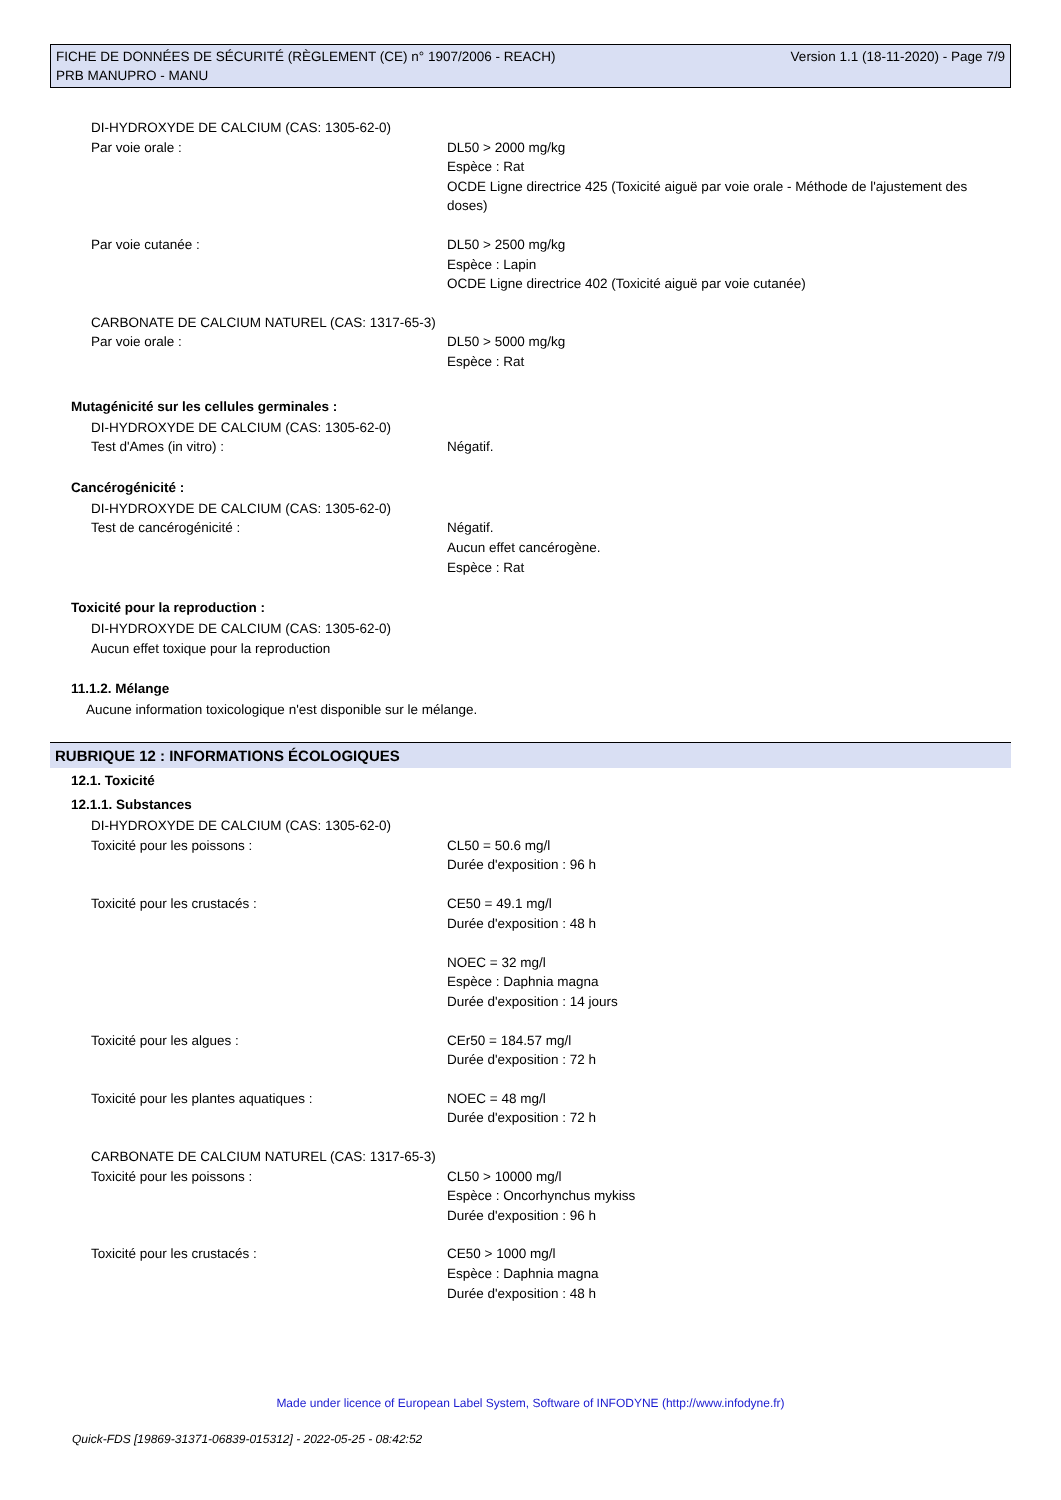FICHE DE DONNÉES DE SÉCURITÉ (RÈGLEMENT (CE) n° 1907/2006 - REACH)
PRB MANUPRO - MANU
Version 1.1 (18-11-2020) - Page 7/9
DI-HYDROXYDE DE CALCIUM (CAS: 1305-62-0)
Par voie orale : DL50 > 2000 mg/kg
Espèce : Rat
OCDE Ligne directrice 425 (Toxicité aiguë par voie orale - Méthode de l'ajustement des doses)
Par voie cutanée : DL50 > 2500 mg/kg
Espèce : Lapin
OCDE Ligne directrice 402 (Toxicité aiguë par voie cutanée)
CARBONATE DE CALCIUM NATUREL (CAS: 1317-65-3)
Par voie orale : DL50 > 5000 mg/kg
Espèce : Rat
Mutagénicité sur les cellules germinales :
DI-HYDROXYDE DE CALCIUM (CAS: 1305-62-0)
Test d'Ames (in vitro) : Négatif.
Cancérogénicité :
DI-HYDROXYDE DE CALCIUM (CAS: 1305-62-0)
Test de cancérogénicité : Négatif.
Aucun effet cancérogène.
Espèce : Rat
Toxicité pour la reproduction :
DI-HYDROXYDE DE CALCIUM (CAS: 1305-62-0)
Aucun effet toxique pour la reproduction
11.1.2. Mélange
Aucune information toxicologique n'est disponible sur le mélange.
RUBRIQUE 12 : INFORMATIONS ÉCOLOGIQUES
12.1. Toxicité
12.1.1. Substances
DI-HYDROXYDE DE CALCIUM (CAS: 1305-62-0)
Toxicité pour les poissons : CL50 = 50.6 mg/l
Durée d'exposition : 96 h
Toxicité pour les crustacés : CE50 = 49.1 mg/l
Durée d'exposition : 48 h
NOEC = 32 mg/l
Espèce : Daphnia magna
Durée d'exposition : 14 jours
Toxicité pour les algues : CEr50 = 184.57 mg/l
Durée d'exposition : 72 h
Toxicité pour les plantes aquatiques : NOEC = 48 mg/l
Durée d'exposition : 72 h
CARBONATE DE CALCIUM NATUREL (CAS: 1317-65-3)
Toxicité pour les poissons : CL50 > 10000 mg/l
Espèce : Oncorhynchus mykiss
Durée d'exposition : 96 h
Toxicité pour les crustacés : CE50 > 1000 mg/l
Espèce : Daphnia magna
Durée d'exposition : 48 h
Made under licence of European Label System, Software of INFODYNE (http://www.infodyne.fr)
Quick-FDS [19869-31371-06839-015312] - 2022-05-25 - 08:42:52